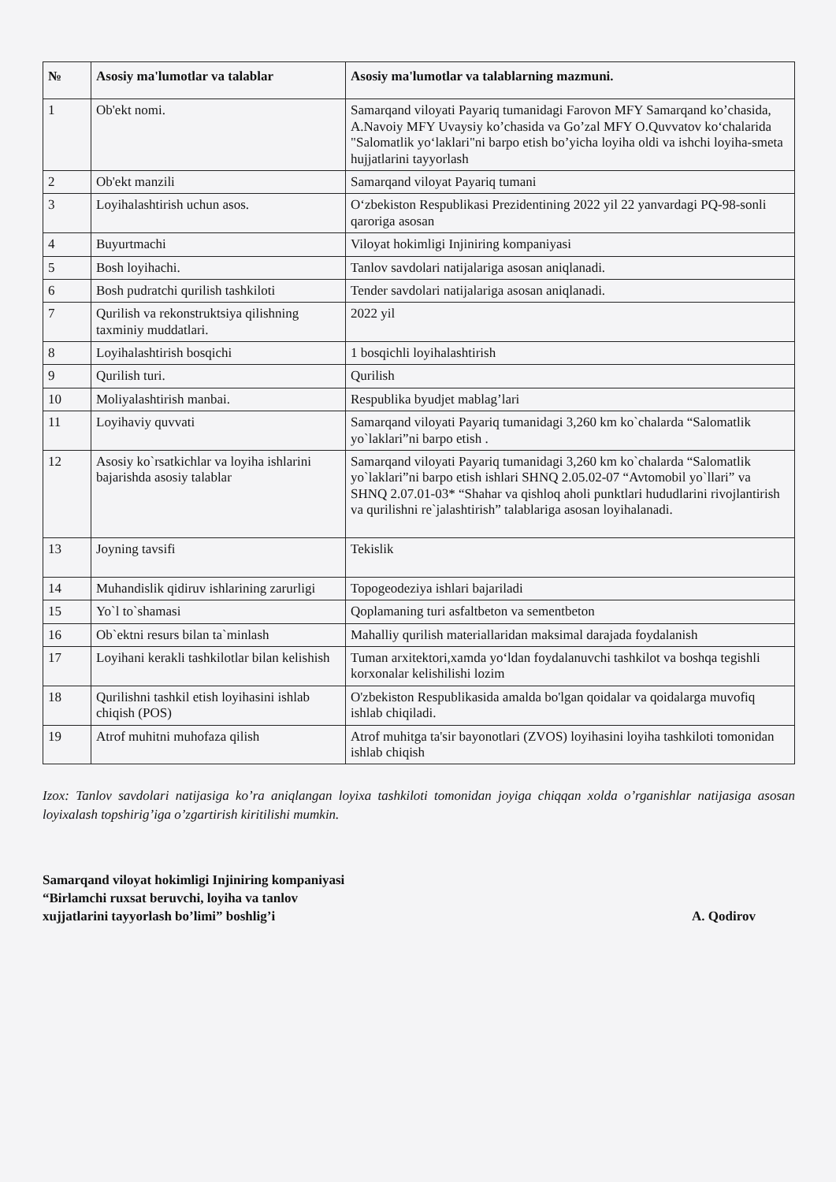| № | Asosiy ma'lumotlar va talablar | Asosiy ma'lumotlar va talablarning mazmuni. |
| --- | --- | --- |
| 1 | Ob'ekt nomi. | Samarqand viloyati Payariq tumanidagi Farovon MFY Samarqand ko’chasida, A.Navoiy MFY Uvaysiy ko’chasida va Go’zal MFY O.Quvvatov ko‘chalarida "Salomatlik yo‘laklari"ni barpo etish bo’yicha loyiha oldi va ishchi loyiha-smeta hujjatlarini tayyorlash |
| 2 | Ob'ekt manzili | Samarqand viloyat Payariq tumani |
| 3 | Loyihalashtirish uchun asos. | O‘zbekiston Respublikasi Prezidentining 2022 yil 22 yanvardagi PQ-98-sonli qaroriga asosan |
| 4 | Buyurtmachi | Viloyat hokimligi Injiniring kompaniyasi |
| 5 | Bosh loyihachi. | Tanlov savdolari natijalariga asosan aniqlanadi. |
| 6 | Bosh pudratchi qurilish tashkiloti | Tender savdolari natijalariga asosan aniqlanadi. |
| 7 | Qurilish va rekonstruktsiya qilishning taxminiy muddatlari. | 2022 yil |
| 8 | Loyihalashtirish bosqichi | 1 bosqichli loyihalashtirish |
| 9 | Qurilish turi. | Qurilish |
| 10 | Moliyalashtirish manbai. | Respublika byudjet mablag’lari |
| 11 | Loyihaviy quvvati | Samarqand viloyati Payariq tumanidagi 3,260 km ko`chalarda “Salomatlik yo`laklari”ni barpo etish . |
| 12 | Asosiy ko`rsatkichlar va loyiha ishlarini bajarishda asosiy talablar | Samarqand viloyati Payariq tumanidagi 3,260 km ko`chalarda “Salomatlik yo`laklari”ni barpo etish ishlari SHNQ 2.05.02-07 “Avtomobil yo`llari” va SHNQ 2.07.01-03* “Shahar va qishloq aholi punktlari hududlarini rivojlantirish va qurilishni re`jalashtirish” talablariga asosan loyihalanadi. |
| 13 | Joyning tavsifi | Tekislik |
| 14 | Muhandislik qidiruv ishlarining zarurligi | Topogeodeziya ishlari bajariladi |
| 15 | Yo`l to`shamasi | Qoplamaning turi asfaltbeton va sementbeton |
| 16 | Ob`ektni resurs bilan ta`minlash | Mahalliy qurilish materiallaridan maksimal darajada foydalanish |
| 17 | Loyihani kerakli tashkilotlar bilan kelishish | Tuman arxitektori,xamda yo‘ldan foydalanuvchi tashkilot va boshqa tegishli korxonalar kelishilishi lozim |
| 18 | Qurilishni tashkil etish loyihasini ishlab chiqish (POS) | O'zbekiston Respublikasida amalda bo'lgan qoidalar va qoidalarga muvofiq ishlab chiqiladi. |
| 19 | Atrof muhitni muhofaza qilish | Atrof muhitga ta'sir bayonotlari (ZVOS) loyihasini loyiha tashkiloti tomonidan ishlab chiqish |
Izox: Tanlov savdolari natijasiga ko’ra aniqlangan loyixa tashkiloti tomonidan joyiga chiqqan xolda o’rganishlar natijasiga asosan loyixalash topshirig’iga o’zgartirish kiritilishi mumkin.
Samarqand viloyat hokimligi Injiniring kompaniyasi
“Birlamchi ruxsat beruvchi, loyiha va tanlov
xujjatlarini tayyorlash bo’limi” boshlig’i
A. Qodirov